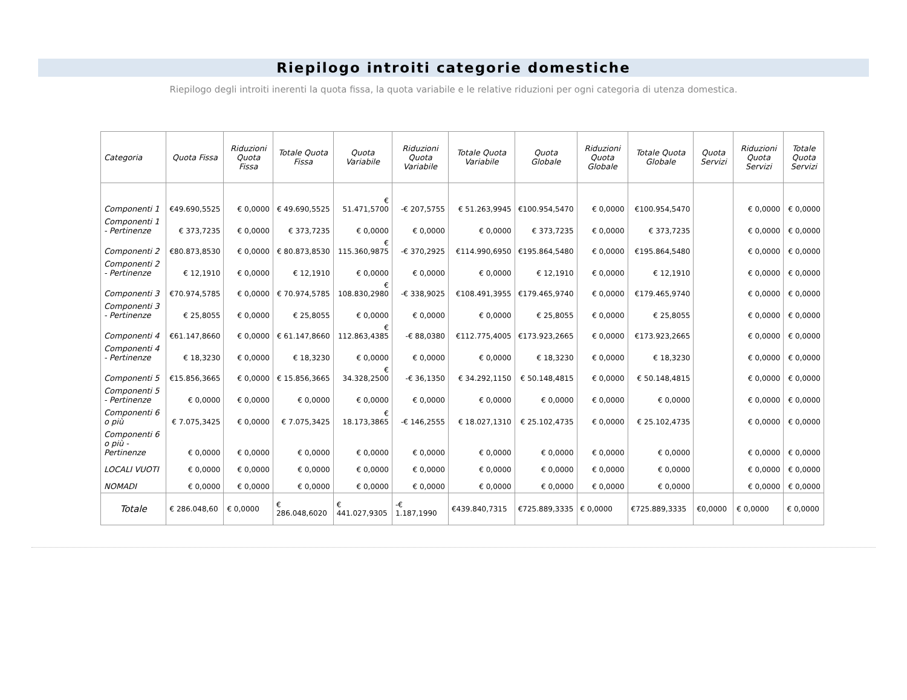Riepilogo introiti categorie domestiche
Riepilogo degli introiti inerenti la quota fissa, la quota variabile e le relative riduzioni per ogni categoria di utenza domestica.
| Categoria | Quota Fissa | Riduzioni Quota Fissa | Totale Quota Fissa | Quota Variabile | Riduzioni Quota Variabile | Totale Quota Variabile | Quota Globale | Riduzioni Quota Globale | Totale Quota Globale | Quota Servizi | Riduzioni Quota Servizi | Totale Quota Servizi |
| --- | --- | --- | --- | --- | --- | --- | --- | --- | --- | --- | --- | --- |
| Componenti 1 | €49.690,5525 | € 0,0000 | € 49.690,5525 | € 51.471,5700 | -€ 207,5755 | € 51.263,9945 | €100.954,5470 | € 0,0000 | €100.954,5470 | | € 0,0000 | € 0,0000 |
| Componenti 1 - Pertinenze | € 373,7235 | € 0,0000 | € 373,7235 | € 0,0000 | € 0,0000 | € 0,0000 | € 373,7235 | € 0,0000 | € 373,7235 | | € 0,0000 | € 0,0000 |
| Componenti 2 | €80.873,8530 | € 0,0000 | € 80.873,8530 | € 115.360,9875 | -€ 370,2925 | €114.990,6950 | €195.864,5480 | € 0,0000 | €195.864,5480 | | € 0,0000 | € 0,0000 |
| Componenti 2 - Pertinenze | € 12,1910 | € 0,0000 | € 12,1910 | € 0,0000 | € 0,0000 | € 0,0000 | € 12,1910 | € 0,0000 | € 12,1910 | | € 0,0000 | € 0,0000 |
| Componenti 3 | €70.974,5785 | € 0,0000 | € 70.974,5785 | € 108.830,2980 | -€ 338,9025 | €108.491,3955 | €179.465,9740 | € 0,0000 | €179.465,9740 | | € 0,0000 | € 0,0000 |
| Componenti 3 - Pertinenze | € 25,8055 | € 0,0000 | € 25,8055 | € 0,0000 | € 0,0000 | € 0,0000 | € 25,8055 | € 0,0000 | € 25,8055 | | € 0,0000 | € 0,0000 |
| Componenti 4 | €61.147,8660 | € 0,0000 | € 61.147,8660 | € 112.863,4385 | -€ 88,0380 | €112.775,4005 | €173.923,2665 | € 0,0000 | €173.923,2665 | | € 0,0000 | € 0,0000 |
| Componenti 4 - Pertinenze | € 18,3230 | € 0,0000 | € 18,3230 | € 0,0000 | € 0,0000 | € 0,0000 | € 18,3230 | € 0,0000 | € 18,3230 | | € 0,0000 | € 0,0000 |
| Componenti 5 | €15.856,3665 | € 0,0000 | € 15.856,3665 | € 34.328,2500 | -€ 36,1350 | € 34.292,1150 | € 50.148,4815 | € 0,0000 | € 50.148,4815 | | € 0,0000 | € 0,0000 |
| Componenti 5 - Pertinenze | € 0,0000 | € 0,0000 | € 0,0000 | € 0,0000 | € 0,0000 | € 0,0000 | € 0,0000 | € 0,0000 | € 0,0000 | | € 0,0000 | € 0,0000 |
| Componenti 6 o più | € 7.075,3425 | € 0,0000 | € 7.075,3425 | € 18.173,3865 | -€ 146,2555 | € 18.027,1310 | € 25.102,4735 | € 0,0000 | € 25.102,4735 | | € 0,0000 | € 0,0000 |
| Componenti 6 o più - Pertinenze | € 0,0000 | € 0,0000 | € 0,0000 | € 0,0000 | € 0,0000 | € 0,0000 | € 0,0000 | € 0,0000 | € 0,0000 | | € 0,0000 | € 0,0000 |
| LOCALI VUOTI | € 0,0000 | € 0,0000 | € 0,0000 | € 0,0000 | € 0,0000 | € 0,0000 | € 0,0000 | € 0,0000 | € 0,0000 | | € 0,0000 | € 0,0000 |
| NOMADI | € 0,0000 | € 0,0000 | € 0,0000 | € 0,0000 | € 0,0000 | € 0,0000 | € 0,0000 | € 0,0000 | € 0,0000 | | € 0,0000 | € 0,0000 |
| Totale | € 286.048,60 | € 0,0000 | € 286.048,6020 | € 441.027,9305 | -€ 1.187,1990 | €439.840,7315 | €725.889,3335 | € 0,0000 | €725.889,3335 | €0,0000 | € 0,0000 | € 0,0000 |